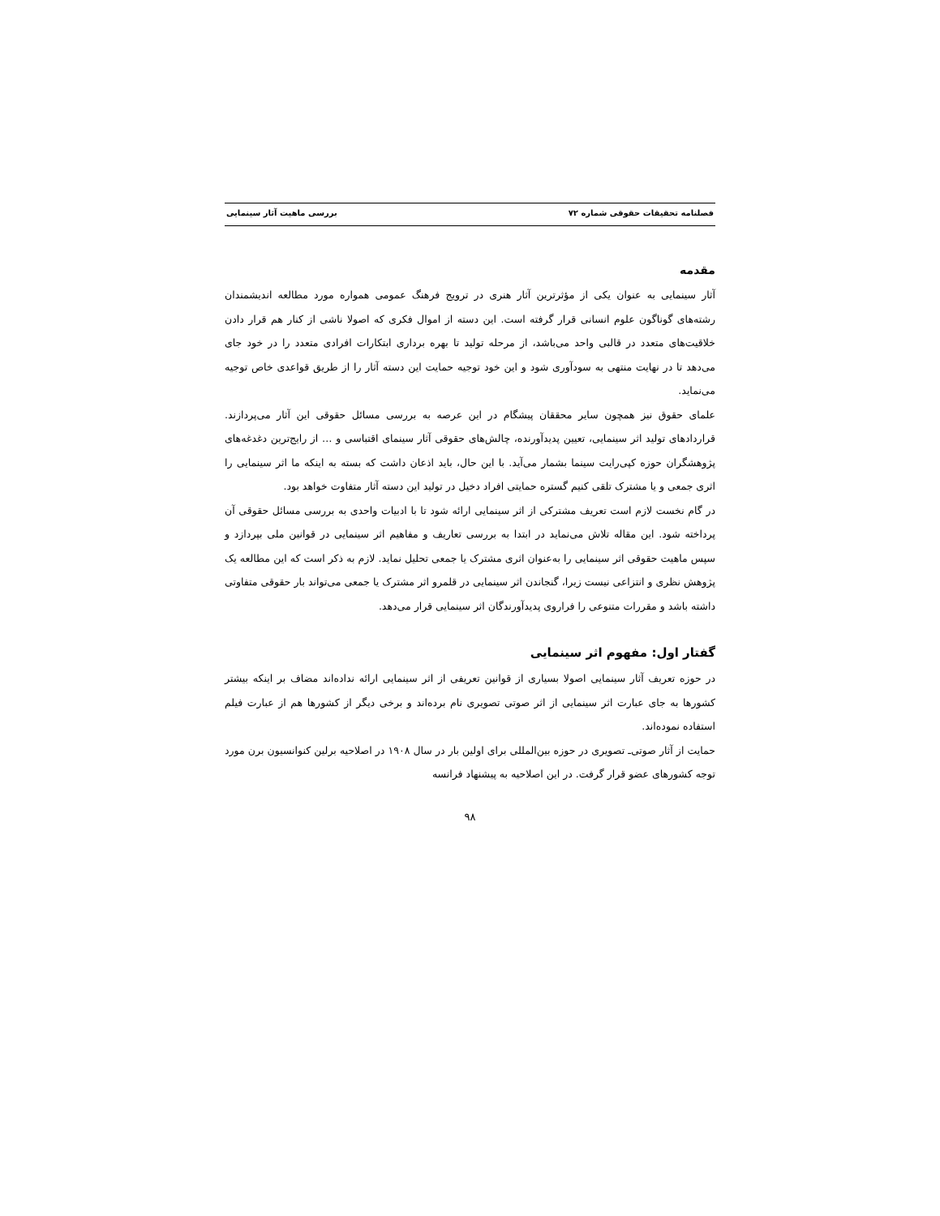فصلنامه تحقیقات حقوقی شماره ۷۲ بررسی ماهیت آثار سینمایی
مقدمه
آثار سینمایی به عنوان یکی از مؤثرترین آثار هنری در ترویج فرهنگ عمومی همواره مورد مطالعه اندیشمندان رشته‌های گوناگون علوم انسانی قرار گرفته است. این دسته از اموال فکری که اصولا ناشی از کنار هم قرار دادن خلاقیت‌های متعدد در قالبی واحد می‌باشد، از مرحله تولید تا بهره برداری ابتکارات افرادی متعدد را در خود جای می‌دهد تا در نهایت منتهی به سودآوری شود و این خود توجیه حمایت این دسته آثار را از طریق قواعدی خاص توجیه می‌نماید.
علمای حقوق نیز همچون سایر محققان پیشگام در این عرصه به بررسی مسائل حقوقی این آثار می‌پردازند. قراردادهای تولید اثر سینمایی، تعیین پدیدآورنده، چالش‌های حقوقی آثار سینمای اقتباسی و … از رایج‌ترین دغدغه‌های پژوهشگران حوزه کپی‌رایت سینما بشمار می‌آید. با این حال، باید اذعان داشت که بسته به اینکه ما اثر سینمایی را اثری جمعی و یا مشترک تلقی کنیم گستره حمایتی افراد دخیل در تولید این دسته آثار متفاوت خواهد بود.
در گام نخست لازم است تعریف مشترکی از اثر سینمایی ارائه شود تا با ادبیات واحدی به بررسی مسائل حقوقی آن پرداخته شود. این مقاله تلاش می‌نماید در ابتدا به بررسی تعاریف و مفاهیم اثر سینمایی در قوانین ملی بپردازد و سپس ماهیت حقوقی اثر سینمایی را به‌عنوان اثری مشترک یا جمعی تحلیل نماید. لازم به ذکر است که این مطالعه یک پژوهش نظری و انتزاعی نیست زیرا، گنجاندن اثر سینمایی در قلمرو اثر مشترک یا جمعی می‌تواند بار حقوقی متفاوتی داشته باشد و مقررات متنوعی را فراروی پدیدآورندگان اثر سینمایی قرار می‌دهد.
گفتار اول: مفهوم اثر سینمایی
در حوزه تعریف آثار سینمایی اصولا بسیاری از قوانین تعریفی از اثر سینمایی ارائه نداده‌اند مضاف بر اینکه بیشتر کشورها به جای عبارت اثر سینمایی از اثر صوتی تصویری نام برده‌اند و برخی دیگر از کشورها هم از عبارت فیلم استفاده نموده‌اند.
حمایت از آثار صوتی‌ـ تصویری در حوزه بین‌المللی برای اولین بار در سال ۱۹۰۸ در اصلاحیه برلین کنوانسیون برن مورد توجه کشورهای عضو قرار گرفت. در این اصلاحیه به پیشنهاد فرانسه
۹۸